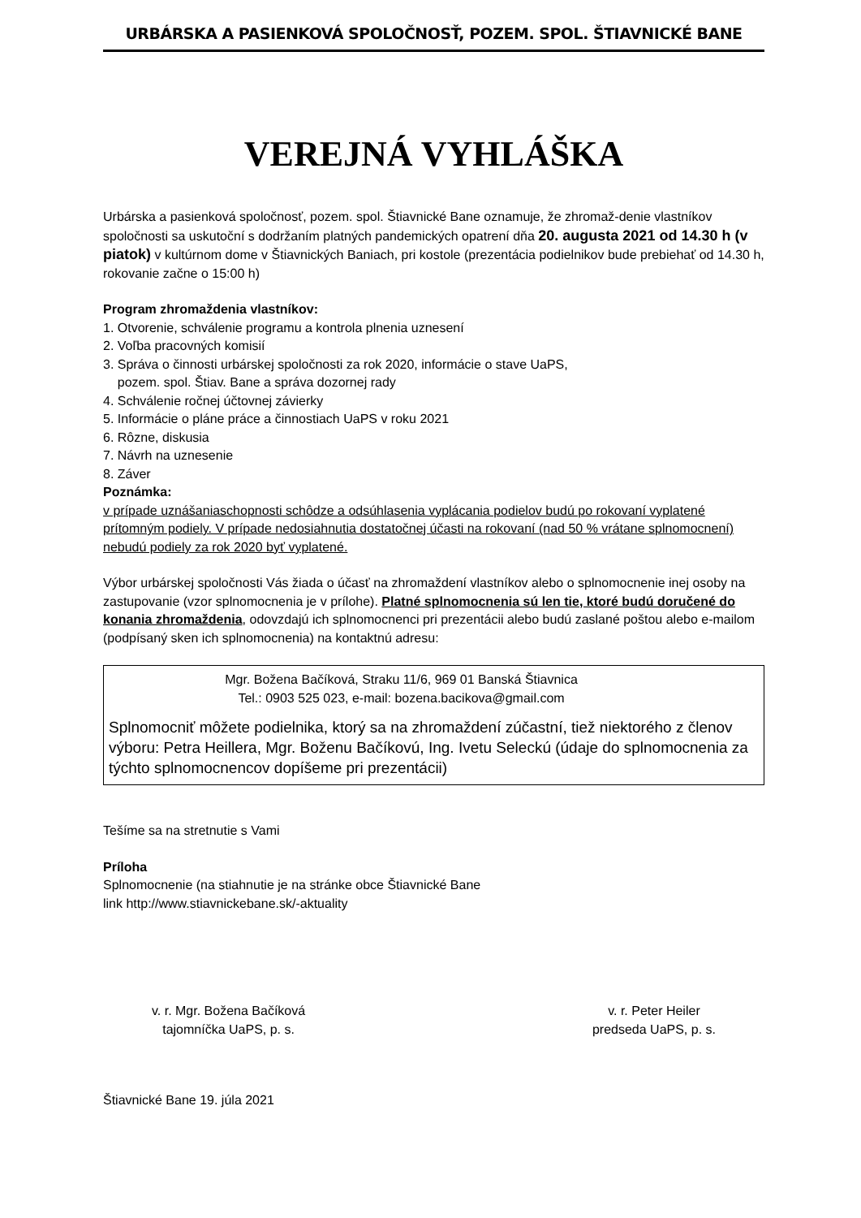URBÁRSKA A PASIENKOVÁ SPOLOČNOSŤ, POZEM. SPOL. ŠTIAVNICKÉ BANE
VEREJNÁ VYHLÁŠKA
Urbárska a pasienková spoločnosť, pozem. spol. Štiavnické Bane oznamuje, že zhromaž-denie vlastníkov spoločnosti sa uskutoční s dodržaním platných pandemických opatrení dňa 20. augusta 2021 od 14.30 h (v piatok) v kultúrnom dome v Štiavnických Baniach, pri kostole (prezentácia podielnikov bude prebiehať od 14.30 h, rokovanie začne o 15:00 h)
Program zhromaždenia vlastníkov:
1. Otvorenie, schválenie programu a kontrola plnenia uznesení
2. Voľba pracovných komisií
3. Správa o činnosti urbárskej spoločnosti za rok 2020, informácie o stave UaPS,
pozem. spol. Štiav. Bane a správa dozornej rady
4. Schválenie ročnej účtovnej závierky
5. Informácie o pláne práce a činnostiach UaPS v roku 2021
6. Rôzne, diskusia
7. Návrh na uznesenie
8. Záver
Poznámka:
v prípade uznášaniaschopnosti schôdze a odsúhlasenia vyplácania podielov budú po rokovaní vyplatené prítomným podiely. V prípade nedosiahnutia dostatočnej účasti na rokovaní (nad 50 % vrátane splnomocnení) nebudú podiely za rok 2020 byť vyplatené.
Výbor urbárskej spoločnosti Vás žiada o účasť na zhromaždení vlastníkov alebo o splnomocnenie inej osoby na zastupovanie (vzor splnomocnenia je v prílohe). Platné splnomocnenia sú len tie, ktoré budú doručené do konania zhromaždenia, odovzdajú ich splnomocnenci pri prezentácii alebo budú zaslané poštou alebo e-mailom (podpísaný sken ich splnomocnenia) na kontaktnú adresu:
Mgr. Božena Bačíková, Straku 11/6, 969 01 Banská Štiavnica
Tel.: 0903 525 023, e-mail: bozena.bacikova@gmail.com
Splnomocniť môžete podielnika, ktorý sa na zhromaždení zúčastní, tiež niektorého z členov výboru: Petra Heillera, Mgr. Boženu Bačíkovú, Ing. Ivetu Seleckú (údaje do splnomocnenia za týchto splnomocnencov dopíšeme pri prezentácii)
Tešíme sa na stretnutie s Vami
Príloha
Splnomocnenie (na stiahnutie je na stránke obce Štiavnické Bane
link http://www.stiavnickebane.sk/-aktuality
v. r. Mgr. Božena Bačíková
tajomníčka UaPS, p. s.
v. r. Peter Heiler
predseda UaPS, p. s.
Štiavnické Bane 19. júla 2021